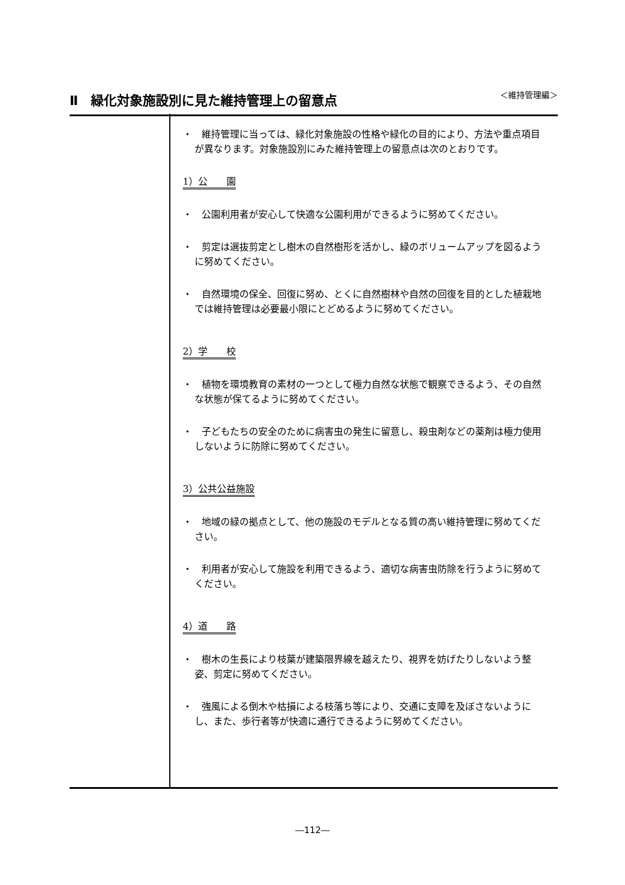Ⅱ　緑化対象施設別に見た維持管理上の留意点
＜維持管理編＞
・　維持管理に当っては、緑化対象施設の性格や緑化の目的により、方法や重点項目が異なります。対象施設別にみた維持管理上の留意点は次のとおりです。
1）公　　園
・　公園利用者が安心して快適な公園利用ができるように努めてください。
・　剪定は選抜剪定とし樹木の自然樹形を活かし、緑のボリュームアップを図るように努めてください。
・　自然環境の保全、回復に努め、とくに自然樹林や自然の回復を目的とした植栽地では維持管理は必要最小限にとどめるように努めてください。
2）学　　校
・　植物を環境教育の素材の一つとして極力自然な状態で観察できるよう、その自然な状態が保てるように努めてください。
・　子どもたちの安全のために病害虫の発生に留意し、殺虫剤などの薬剤は極力使用しないように防除に努めてください。
3）公共公益施設
・　地域の緑の拠点として、他の施設のモデルとなる質の高い維持管理に努めてください。
・　利用者が安心して施設を利用できるよう、適切な病害虫防除を行うように努めてください。
4）道　　路
・　樹木の生長により枝葉が建築限界線を越えたり、視界を妨げたりしないよう整姿、剪定に努めてください。
・　強風による倒木や枯損による枝落ち等により、交通に支障を及ぼさないようにし、また、歩行者等が快適に通行できるように努めてください。
―112―